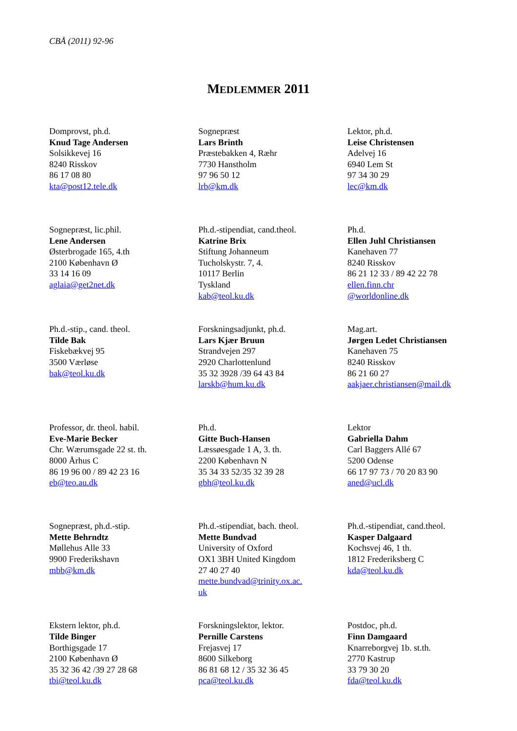CBÅ (2011) 92-96
MEDLEMMER 2011
| Domprovst, ph.d. Knud Tage Andersen Solsikkevej 16 8240 Risskov 86 17 08 80 kta@post12.tele.dk | Sognepræst Lars Brinth Præstebakken 4, Ræhr 7730 Hanstholm 97 96 50 12 lrb@km.dk | Lektor, ph.d. Leise Christensen Adelvej 16 6940 Lem St 97 34 30 29 lec@km.dk |
| Sognepræst, lic.phil. Lene Andersen Østerbrogade 165, 4.th 2100 København Ø 33 14 16 09 aglaia@get2net.dk | Ph.d.-stipendiat, cand.theol. Katrine Brix Stiftung Johanneum Tucholskystr. 7, 4. 10117 Berlin Tyskland kab@teol.ku.dk | Ph.d. Ellen Juhl Christiansen Kanehaven 77 8240 Risskov 86 21 12 33 / 89 42 22 78 ellen.finn.chr @worldonline.dk |
| Ph.d.-stip., cand. theol. Tilde Bak Fiskebækvej 95 3500 Værløse bak@teol.ku.dk | Forskningsadjunkt, ph.d. Lars Kjær Bruun Strandvejen 297 2920 Charlottenlund 35 32 3928 /39 64 43 84 larskb@hum.ku.dk | Mag.art. Jørgen Ledet Christiansen Kanehaven 75 8240 Risskov 86 21 60 27 aakjaer.christiansen@mail.dk |
| Professor, dr. theol. habil. Eve-Marie Becker Chr. Wærumsgade 22 st. th. 8000 Århus C 86 19 96 00 / 89 42 23 16 eb@teo.au.dk | Ph.d. Gitte Buch-Hansen Læssøesgade 1 A, 3. th. 2200 København N 35 34 33 52/35 32 39 28 gbh@teol.ku.dk | Lektor Gabriella Dahm Carl Baggers Allé 67 5200 Odense 66 17 97 73 / 70 20 83 90 aned@ucl.dk |
| Sognepræst, ph.d.-stip. Mette Behrndtz Møllehus Alle 33 9900 Frederikshavn mbb@km.dk | Ph.d.-stipendiat, bach. theol. Mette Bundvad University of Oxford OX1 3BH United Kingdom 27 40 27 40 mette.bundvad@trinity.ox.ac. uk | Ph.d.-stipendiat, cand.theol. Kasper Dalgaard Kochsvej 46, 1 th. 1812 Frederiksberg C kda@teol.ku.dk |
| Ekstern lektor, ph.d. Tilde Binger Borthigsgade 17 2100 København Ø 35 32 36 42 /39 27 28 68 tbi@teol.ku.dk | Forskningslektor, lektor. Pernille Carstens Frejasvej 17 8600 Silkeborg 86 81 68 12 / 35 32 36 45 pca@teol.ku.dk | Postdoc, ph.d. Finn Damgaard Knarreborgvej 1b. st.th. 2770 Kastrup 33 79 30 20 fda@teol.ku.dk |